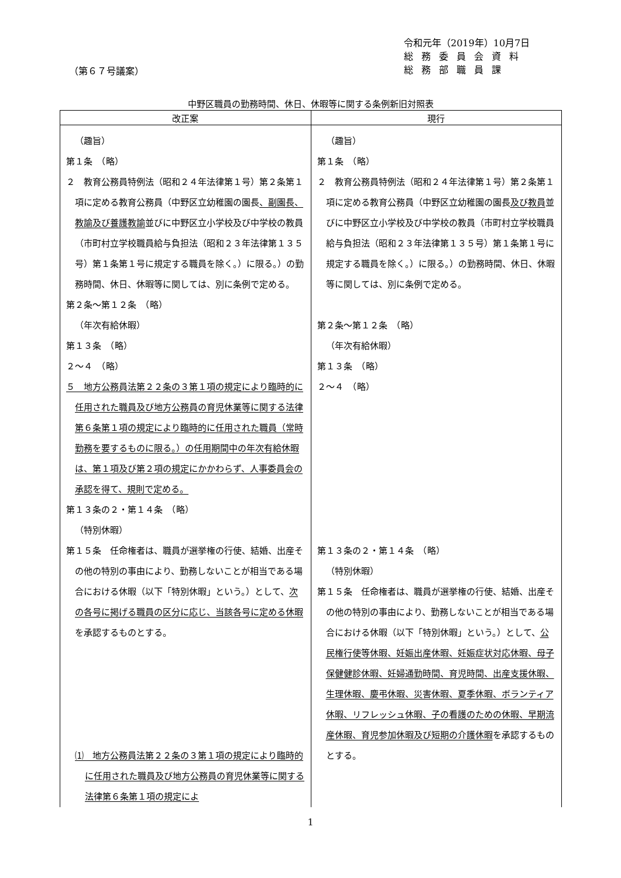令和元年（2019年）10月7日
総務委員会資料
総務部職員課
（第６７号議案）
中野区職員の勤務時間、休日、休暇等に関する条例新旧対照表
| 改正案 | 現行 |
| --- | --- |
| （趣旨） 第１条 （略） ２ 教育公務員特例法（昭和２４年法律第１号）第２条第１項に定める教育公務員（中野区立幼稚園の園長 、副園長、教諭及び養護教諭 並びに中野区立小学校及び中学校の教員（市町村立学校職員給与負担法（昭和２３年法律第１３５号）第１条第１号に規定する職員を除く。）に限る。）の勤務時間、休日、休暇等に関しては、別に条例で定める。 第２条～第１２条 （略） （年次有給休暇） 第１３条 （略） ２～４ （略） ５ 地方公務員法第２２条の３第１項の規定により臨時的に任用された職員及び地方公務員の育児休業等に関する法律第６条第１項の規定により臨時的に任用された職員（常時勤務を要するものに限る。）の任用期間中の年次有給休暇は、第１項及び第２項の規定にかかわらず、人事委員会の承認を得て、規則で定める。 第１３条の２・第１４条 （略） （特別休暇） 第１５条 任命権者は、職員が選挙権の行使、結婚、出産その他の特別の事由により、勤務しないことが相当である場合における休暇（以下「特別休暇」という。）として、 次の各号に掲げる職員の区分に応じ、当該各号に定める休暇 を承認するものとする。 ⑴ 地方公務員法第２２条の３第１項の規定により臨時的に任用された職員及び地方公務員の育児休業等に関する法律第６条第１項の規定によ | （趣旨） 第１条 （略） ２ 教育公務員特例法（昭和２４年法律第１号）第２条第１項に定める教育公務員（中野区立幼稚園の園長 及び教員 並びに中野区立小学校及び中学校の教員（市町村立学校職員給与負担法（昭和２３年法律第１３５号）第１条第１号に規定する職員を除く。）に限る。）の勤務時間、休日、休暇等に関しては、別に条例で定める。 第２条～第１２条 （略） （年次有給休暇） 第１３条 （略） ２～４ （略） 第１３条の２・第１４条 （略） （特別休暇） 第１５条 任命権者は、職員が選挙権の行使、結婚、出産その他の特別の事由により、勤務しないことが相当である場合における休暇（以下「特別休暇」という。）として、 公民権行使等休暇、妊娠出産休暇、妊娠症状対応休暇、母子保健健診休暇、妊婦通勤時間、育児時間、出産支援休暇、生理休暇、慶弔休暇、災害休暇、夏季休暇、ボランティア休暇、リフレッシュ休暇、子の看護のための休暇、早期流産休暇、育児参加休暇及び短期の介護休暇 を承認するものとする。 |
1